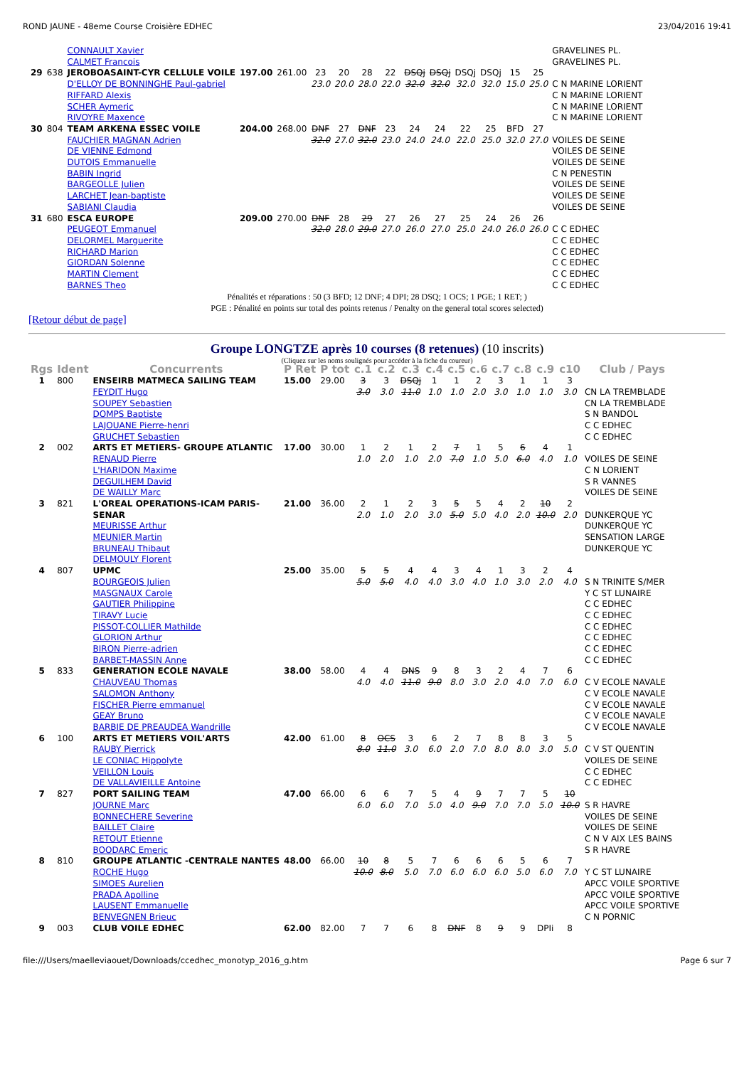ROND JAUNE - 48eme Course Croisière EDHEC 23/04/2016 19:41
| | | CONNAULT Xavier CALMET Francois | | | | | | | | | | | | | GRAVELINES PL. GRAVELINES PL. |
| 29 | 638 | JEROBOASAINT-CYR CELLULE VOILE D'ELLOY DE BONNINGHE Paul-gabriel RIFFARD Alexis SCHER Aymeric RIVOYRE Maxence | 197.00 | 261.00 | 23 23.0 | 20 20.0 | 28 28.0 | 22 22.0 | DSQj 32.0 | DSQj 32.0 | DSQj 32.0 | DSQj 32.0 | 15 15.0 | 25 25.0 | C N MARINE LORIENT C N MARINE LORIENT C N MARINE LORIENT C N MARINE LORIENT |
| 30 | 804 | TEAM ARKENA ESSEC VOILE FAUCHIER MAGNAN Adrien DE VIENNE Edmond DUTOIS Emmanuelle BABIN Ingrid BARGEOLLE Julien LARCHET Jean-baptiste SABIANI Claudia | 204.00 | 268.00 | DNF 32.0 | 27 27.0 | DNF 32.0 | 23 23.0 | 24 24.0 | 24 24.0 | 22 22.0 | 25 25.0 | BFD 32.0 | 27 27.0 | VOILES DE SEINE VOILES DE SEINE VOILES DE SEINE C N PENESTIN VOILES DE SEINE VOILES DE SEINE VOILES DE SEINE |
| 31 | 680 | ESCA EUROPE PEUGEOT Emmanuel DELORMEL Marguerite RICHARD Marion GIORDAN Solenne MARTIN Clement BARNES Theo | 209.00 | 270.00 | DNF 32.0 | 28 28.0 | 29 29.0 | 27 27.0 | 26 26.0 | 27 27.0 | 25 25.0 | 24 24.0 | 26 26.0 | 26 26.0 | C C EDHEC C C EDHEC C C EDHEC C C EDHEC C C EDHEC C C EDHEC |
Pénalités et réparations : 50 (3 BFD; 12 DNF; 4 DPI; 28 DSQ; 1 OCS; 1 PGE; 1 RET; )
PGE : Pénalité en points sur total des points retenus / Penalty on the general total scores selected)
[Retour début de page]
Groupe LONGTZE après 10 courses (8 retenues) (10 inscrits)
(Cliquez sur les noms soulignés pour accéder à la fiche du coureur)
| Rgs | Ident | Concurrents | P Ret | P tot | c.1 | c.2 | c.3 | c.4 | c.5 | c.6 | c.7 | c.8 | c.9 | c10 | Club / Pays |
| --- | --- | --- | --- | --- | --- | --- | --- | --- | --- | --- | --- | --- | --- | --- | --- |
| 1 | 800 | ENSEIRB MATMECA SAILING TEAM FEYDIT Hugo SOUPEY Sebastien DOMPS Baptiste LAJOUANE Pierre-henri GRUCHET Sebastien | 15.00 | 29.00 | 3 3.0 | 3 3.0 | DSQj 11.0 | 1 1.0 | 1 1.0 | 2 2.0 | 3 3.0 | 1 1.0 | 1 1.0 | 3 3.0 | CN LA TREMBLADE CN LA TREMBLADE S N BANDOL C C EDHEC C C EDHEC |
| 2 | 002 | ARTS ET METIERS- GROUPE ATLANTIC RENAUD Pierre L'HARIDON Maxime DEGUILHEM David DE WAILLY Marc | 17.00 | 30.00 | 1 1.0 | 2 2.0 | 1 1.0 | 2 2.0 | 7 7.0 | 1 1.0 | 5 5.0 | 6 6.0 | 4 4.0 | 1 1.0 | VOILES DE SEINE C N LORIENT S R VANNES VOILES DE SEINE |
| 3 | 821 | L'OREAL OPERATIONS-ICAM PARIS- SENAR MEURISSE Arthur MEUNIER Martin BRUNEAU Thibaut DELMOULY Florent | 21.00 | 36.00 | 2 2.0 | 1 1.0 | 2 2.0 | 3 3.0 | 5 5.0 | 5 5.0 | 4 4.0 | 2 2.0 | 10 10.0 | 2 2.0 | DUNKERQUE YC DUNKERQUE YC SENSATION LARGE DUNKERQUE YC |
| 4 | 807 | UPMC BOURGEOIS Julien MASGNAUX Carole GAUTIER Philippine TIRAVY Lucie PISSOT-COLLIER Mathilde GLORION Arthur BIRON Pierre-adrien BARBET-MASSIN Anne | 25.00 | 35.00 | 5 5.0 | 5 5.0 | 4 4.0 | 4 4.0 | 3 3.0 | 4 4.0 | 1 1.0 | 3 3.0 | 2 2.0 | 4 4.0 | S N TRINITE S/MER Y C ST LUNAIRE C C EDHEC C C EDHEC C C EDHEC C C EDHEC C C EDHEC C C EDHEC |
| 5 | 833 | GENERATION ECOLE NAVALE CHAUVEAU Thomas SALOMON Anthony FISCHER Pierre emmanuel GEAY Bruno BARBIE DE PREAUDEA Wandrille | 38.00 | 58.00 | 4 4.0 | 4 4.0 | DNS 11.0 | 9 9.0 | 8 8.0 | 3 3.0 | 2 2.0 | 4 4.0 | 7 7.0 | 6 6.0 | C V ECOLE NAVALE C V ECOLE NAVALE C V ECOLE NAVALE C V ECOLE NAVALE C V ECOLE NAVALE |
| 6 | 100 | ARTS ET METIERS VOIL'ARTS RAUBY Pierrick LE CONIAC Hippolyte VEILLON Louis DE VALLAVIEILLE Antoine | 42.00 | 61.00 | 8 8.0 | OCS 11.0 | 3 3.0 | 6 6.0 | 2 2.0 | 7 7.0 | 8 8.0 | 8 8.0 | 3 3.0 | 5 5.0 | C V ST QUENTIN VOILES DE SEINE C C EDHEC C C EDHEC |
| 7 | 827 | PORT SAILING TEAM JOURNE Marc BONNECHERE Severine BAILLET Claire RETOUT Etienne BOODARC Emeric | 47.00 | 66.00 | 6 6.0 | 6 6.0 | 7 7.0 | 5 5.0 | 4 4.0 | 9 9.0 | 7 7.0 | 7 7.0 | 5 5.0 | 10 10.0 | S R HAVRE VOILES DE SEINE VOILES DE SEINE C N V AIX LES BAINS S R HAVRE |
| 8 | 810 | GROUPE ATLANTIC -CENTRALE NANTES ROCHE Hugo SIMOES Aurelien PRADA Apolline LAUSENT Emmanuelle BENVEGNEN Brieuc | 48.00 | 66.00 | 10 10.0 | 8 8.0 | 5 5.0 | 7 7.0 | 6 6.0 | 6 6.0 | 6 6.0 | 5 5.0 | 6 6.0 | 7 7.0 | Y C ST LUNAIRE APCC VOILE SPORTIVE APCC VOILE SPORTIVE APCC VOILE SPORTIVE C N PORNIC |
| 9 | 003 | CLUB VOILE EDHEC | 62.00 | 82.00 | 7 | 7 | 6 | 8 | DNF | 8 | 9 | 9 | DPIi | 8 | |
file:///Users/maelleviaouet/Downloads/ccedhec_monotyp_2016_g.htm Page 6 sur 7